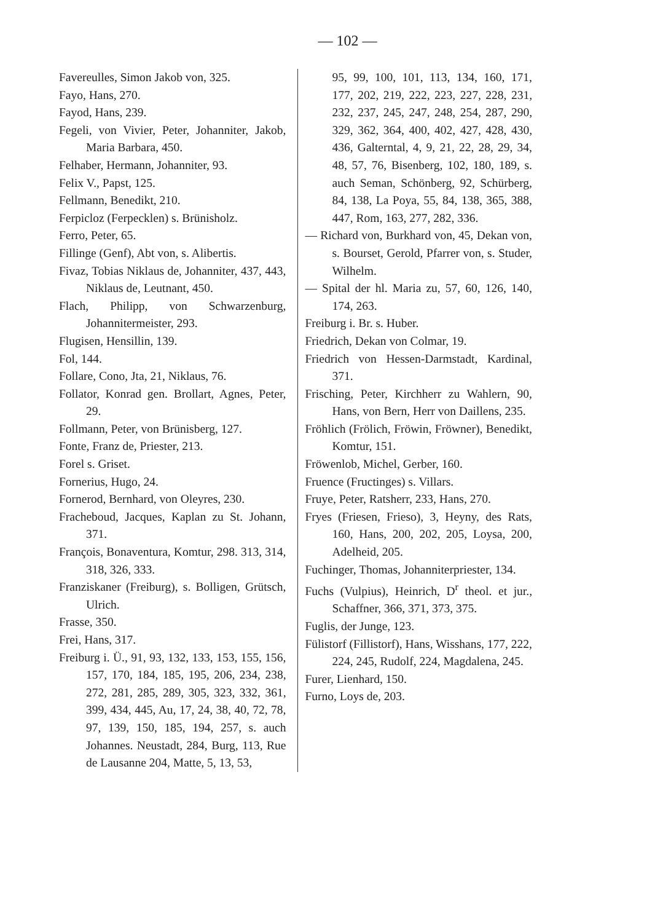— 102 —
Favereulles, Simon Jakob von, 325.
Fayo, Hans, 270.
Fayod, Hans, 239.
Fegeli, von Vivier, Peter, Johanniter, Jakob, Maria Barbara, 450.
Felhaber, Hermann, Johanniter, 93.
Felix V., Papst, 125.
Fellmann, Benedikt, 210.
Ferpicloz (Ferpecklen) s. Brünisholz.
Ferro, Peter, 65.
Fillinge (Genf), Abt von, s. Alibertis.
Fivaz, Tobias Niklaus de, Johanniter, 437, 443, Niklaus de, Leutnant, 450.
Flach, Philipp, von Schwarzenburg, Johannitermeister, 293.
Flugisen, Hensillin, 139.
Fol, 144.
Follare, Cono, Jta, 21, Niklaus, 76.
Follator, Konrad gen. Brollart, Agnes, Peter, 29.
Follmann, Peter, von Brünisberg, 127.
Fonte, Franz de, Priester, 213.
Forel s. Griset.
Fornerius, Hugo, 24.
Fornerod, Bernhard, von Oleyres, 230.
Fracheboud, Jacques, Kaplan zu St. Johann, 371.
François, Bonaventura, Komtur, 298. 313, 314, 318, 326, 333.
Franziskaner (Freiburg), s. Bolligen, Grütsch, Ulrich.
Frasse, 350.
Frei, Hans, 317.
Freiburg i. Ü., 91, 93, 132, 133, 153, 155, 156, 157, 170, 184, 185, 195, 206, 234, 238, 272, 281, 285, 289, 305, 323, 332, 361, 399, 434, 445, Au, 17, 24, 38, 40, 72, 78, 97, 139, 150, 185, 194, 257, s. auch Johannes. Neustadt, 284, Burg, 113, Rue de Lausanne 204, Matte, 5, 13, 53,
95, 99, 100, 101, 113, 134, 160, 171, 177, 202, 219, 222, 223, 227, 228, 231, 232, 237, 245, 247, 248, 254, 287, 290, 329, 362, 364, 400, 402, 427, 428, 430, 436, Galterntal, 4, 9, 21, 22, 28, 29, 34, 48, 57, 76, Bisenberg, 102, 180, 189, s. auch Seman, Schönberg, 92, Schürberg, 84, 138, La Poya, 55, 84, 138, 365, 388, 447, Rom, 163, 277, 282, 336.
— Richard von, Burkhard von, 45, Dekan von, s. Bourset, Gerold, Pfarrer von, s. Studer, Wilhelm.
— Spital der hl. Maria zu, 57, 60, 126, 140, 174, 263.
Freiburg i. Br. s. Huber.
Friedrich, Dekan von Colmar, 19.
Friedrich von Hessen-Darmstadt, Kardinal, 371.
Frisching, Peter, Kirchherr zu Wahlern, 90, Hans, von Bern, Herr von Daillens, 235.
Fröhlich (Frölich, Fröwin, Fröwner), Benedikt, Komtur, 151.
Fröwenlob, Michel, Gerber, 160.
Fruence (Fructinges) s. Villars.
Fruye, Peter, Ratsherr, 233, Hans, 270.
Fryes (Friesen, Frieso), 3, Heyny, des Rats, 160, Hans, 200, 202, 205, Loysa, 200, Adelheid, 205.
Fuchinger, Thomas, Johanniterpriester, 134.
Fuchs (Vulpius), Heinrich, D<sup>r</sup> theol. et jur., Schaffner, 366, 371, 373, 375.
Fuglis, der Junge, 123.
Fülistorf (Fillistorf), Hans, Wisshans, 177, 222, 224, 245, Rudolf, 224, Magdalena, 245.
Furer, Lienhard, 150.
Furno, Loys de, 203.